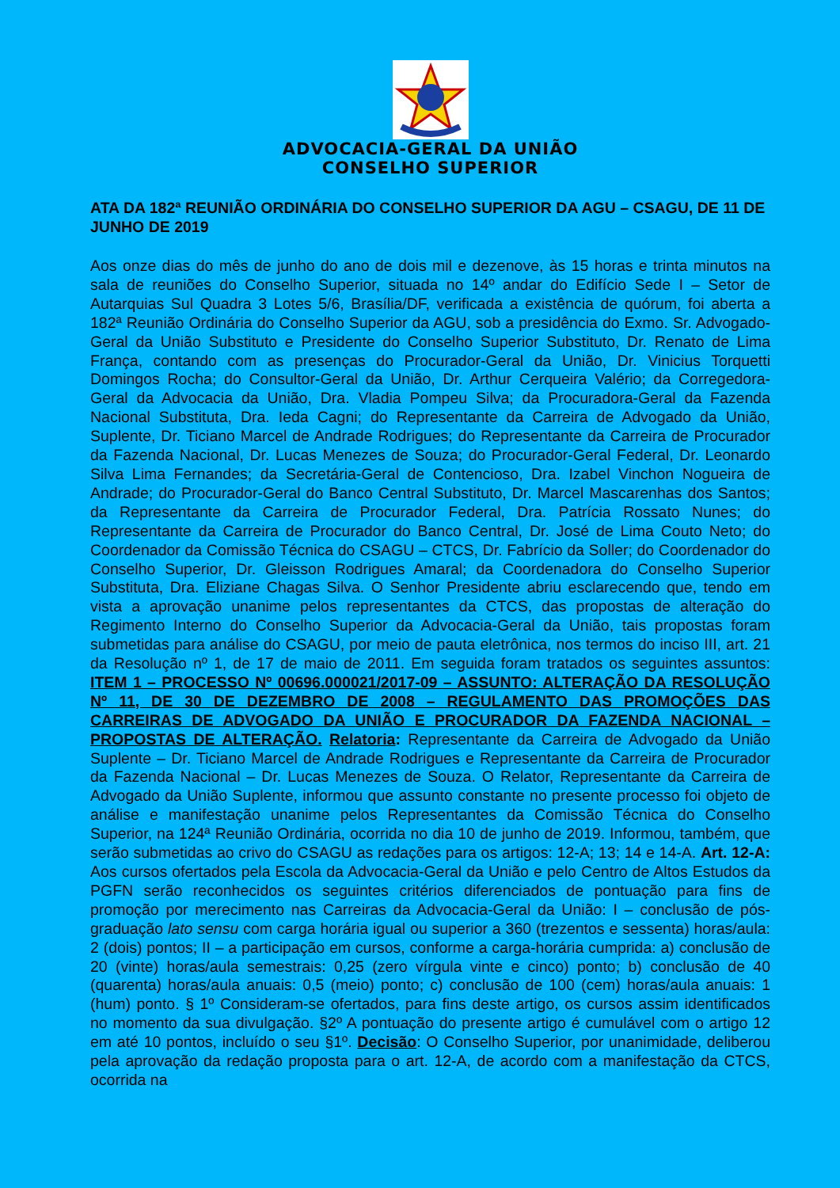ADVOCACIA-GERAL DA UNIÃO
CONSELHO SUPERIOR
ATA DA 182ª REUNIÃO ORDINÁRIA DO CONSELHO SUPERIOR DA AGU – CSAGU, DE 11 DE JUNHO DE 2019
Aos onze dias do mês de junho do ano de dois mil e dezenove, às 15 horas e trinta minutos na sala de reuniões do Conselho Superior, situada no 14º andar do Edifício Sede I – Setor de Autarquias Sul Quadra 3 Lotes 5/6, Brasília/DF, verificada a existência de quórum, foi aberta a 182ª Reunião Ordinária do Conselho Superior da AGU, sob a presidência do Exmo. Sr. Advogado-Geral da União Substituto e Presidente do Conselho Superior Substituto, Dr. Renato de Lima França, contando com as presenças do Procurador-Geral da União, Dr. Vinicius Torquetti Domingos Rocha; do Consultor-Geral da União, Dr. Arthur Cerqueira Valério; da Corregedora-Geral da Advocacia da União, Dra. Vladia Pompeu Silva; da Procuradora-Geral da Fazenda Nacional Substituta, Dra. Ieda Cagni; do Representante da Carreira de Advogado da União, Suplente, Dr. Ticiano Marcel de Andrade Rodrigues; do Representante da Carreira de Procurador da Fazenda Nacional, Dr. Lucas Menezes de Souza; do Procurador-Geral Federal, Dr. Leonardo Silva Lima Fernandes; da Secretária-Geral de Contencioso, Dra. Izabel Vinchon Nogueira de Andrade; do Procurador-Geral do Banco Central Substituto, Dr. Marcel Mascarenhas dos Santos; da Representante da Carreira de Procurador Federal, Dra. Patrícia Rossato Nunes; do Representante da Carreira de Procurador do Banco Central, Dr. José de Lima Couto Neto; do Coordenador da Comissão Técnica do CSAGU – CTCS, Dr. Fabrício da Soller; do Coordenador do Conselho Superior, Dr. Gleisson Rodrigues Amaral; da Coordenadora do Conselho Superior Substituta, Dra. Eliziane Chagas Silva. O Senhor Presidente abriu esclarecendo que, tendo em vista a aprovação unanime pelos representantes da CTCS, das propostas de alteração do Regimento Interno do Conselho Superior da Advocacia-Geral da União, tais propostas foram submetidas para análise do CSAGU, por meio de pauta eletrônica, nos termos do inciso III, art. 21 da Resolução nº 1, de 17 de maio de 2011. Em seguida foram tratados os seguintes assuntos: ITEM 1 – PROCESSO Nº 00696.000021/2017-09 – ASSUNTO: ALTERAÇÃO DA RESOLUÇÃO Nº 11, DE 30 DE DEZEMBRO DE 2008 – REGULAMENTO DAS PROMOÇÕES DAS CARREIRAS DE ADVOGADO DA UNIÃO E PROCURADOR DA FAZENDA NACIONAL – PROPOSTAS DE ALTERAÇÃO. Relatoria: Representante da Carreira de Advogado da União Suplente – Dr. Ticiano Marcel de Andrade Rodrigues e Representante da Carreira de Procurador da Fazenda Nacional – Dr. Lucas Menezes de Souza. O Relator, Representante da Carreira de Advogado da União Suplente, informou que assunto constante no presente processo foi objeto de análise e manifestação unanime pelos Representantes da Comissão Técnica do Conselho Superior, na 124ª Reunião Ordinária, ocorrida no dia 10 de junho de 2019. Informou, também, que serão submetidas ao crivo do CSAGU as redações para os artigos: 12-A; 13; 14 e 14-A. Art. 12-A: Aos cursos ofertados pela Escola da Advocacia-Geral da União e pelo Centro de Altos Estudos da PGFN serão reconhecidos os seguintes critérios diferenciados de pontuação para fins de promoção por merecimento nas Carreiras da Advocacia-Geral da União: I – conclusão de pós-graduação lato sensu com carga horária igual ou superior a 360 (trezentos e sessenta) horas/aula: 2 (dois) pontos; II – a participação em cursos, conforme a carga-horária cumprida: a) conclusão de 20 (vinte) horas/aula semestrais: 0,25 (zero vírgula vinte e cinco) ponto; b) conclusão de 40 (quarenta) horas/aula anuais: 0,5 (meio) ponto; c) conclusão de 100 (cem) horas/aula anuais: 1 (hum) ponto. § 1º Consideram-se ofertados, para fins deste artigo, os cursos assim identificados no momento da sua divulgação. §2º A pontuação do presente artigo é cumulável com o artigo 12 em até 10 pontos, incluído o seu §1º. Decisão: O Conselho Superior, por unanimidade, deliberou pela aprovação da redação proposta para o art. 12-A, de acordo com a manifestação da CTCS, ocorrida na